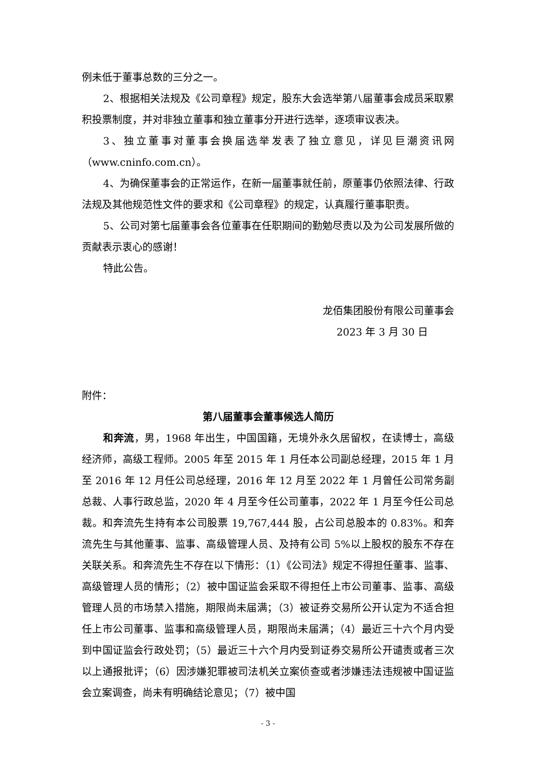例未低于董事总数的三分之一。
2、根据相关法规及《公司章程》规定，股东大会选举第八届董事会成员采取累积投票制度，并对非独立董事和独立董事分开进行选举，逐项审议表决。
3、独立董事对董事会换届选举发表了独立意见，详见巨潮资讯网（www.cninfo.com.cn）。
4、为确保董事会的正常运作，在新一届董事就任前，原董事仍依照法律、行政法规及其他规范性文件的要求和《公司章程》的规定，认真履行董事职责。
5、公司对第七届董事会各位董事在任职期间的勤勉尽责以及为公司发展所做的贡献表示衷心的感谢！
特此公告。
龙佰集团股份有限公司董事会
2023 年 3 月 30 日
附件：
第八届董事会董事候选人简历
和奔流，男，1968 年出生，中国国籍，无境外永久居留权，在读博士，高级经济师，高级工程师。2005 年至 2015 年 1 月任本公司副总经理，2015 年 1 月至 2016 年 12 月任公司总经理，2016 年 12 月至 2022 年 1 月曾任公司常务副总裁、人事行政总监，2020 年 4 月至今任公司董事，2022 年 1 月至今任公司总裁。和奔流先生持有本公司股票 19,767,444 股，占公司总股本的 0.83%。和奔流先生与其他董事、监事、高级管理人员、及持有公司 5%以上股权的股东不存在关联关系。和奔流先生不存在以下情形：（1）《公司法》规定不得担任董事、监事、高级管理人员的情形；（2）被中国证监会采取不得担任上市公司董事、监事、高级管理人员的市场禁入措施，期限尚未届满；（3）被证券交易所公开认定为不适合担任上市公司董事、监事和高级管理人员，期限尚未届满；（4）最近三十六个月内受到中国证监会行政处罚；（5）最近三十六个月内受到证券交易所公开谴责或者三次以上通报批评；（6）因涉嫌犯罪被司法机关立案侦查或者涉嫌违法违规被中国证监会立案调查，尚未有明确结论意见；（7）被中国
- 3 -